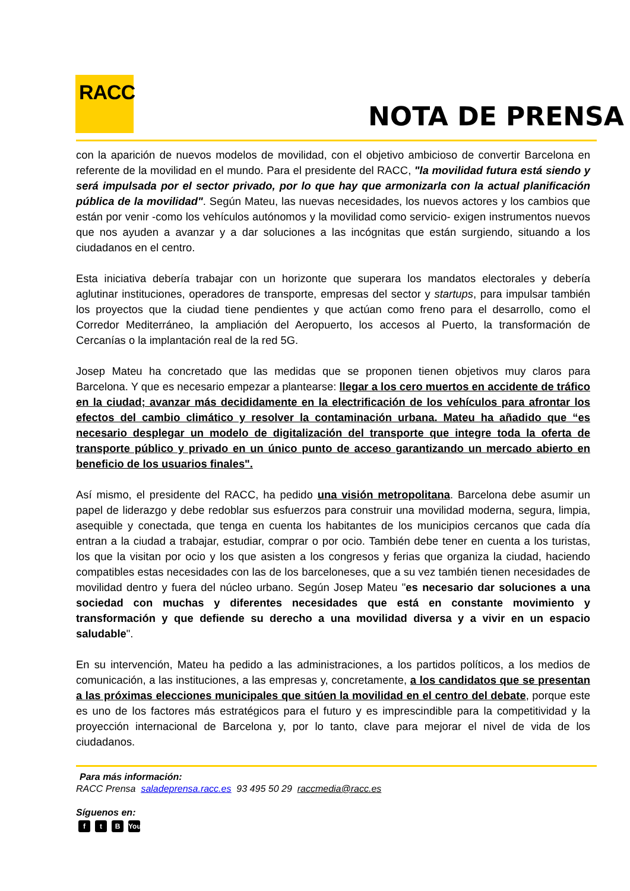RACC
NOTA DE PRENSA
con la aparición de nuevos modelos de movilidad, con el objetivo ambicioso de convertir Barcelona en referente de la movilidad en el mundo. Para el presidente del RACC, "la movilidad futura está siendo y será impulsada por el sector privado, por lo que hay que armonizarla con la actual planificación pública de la movilidad". Según Mateu, las nuevas necesidades, los nuevos actores y los cambios que están por venir -como los vehículos autónomos y la movilidad como servicio- exigen instrumentos nuevos que nos ayuden a avanzar y a dar soluciones a las incógnitas que están surgiendo, situando a los ciudadanos en el centro.
Esta iniciativa debería trabajar con un horizonte que superara los mandatos electorales y debería aglutinar instituciones, operadores de transporte, empresas del sector y startups, para impulsar también los proyectos que la ciudad tiene pendientes y que actúan como freno para el desarrollo, como el Corredor Mediterráneo, la ampliación del Aeropuerto, los accesos al Puerto, la transformación de Cercanías o la implantación real de la red 5G.
Josep Mateu ha concretado que las medidas que se proponen tienen objetivos muy claros para Barcelona. Y que es necesario empezar a plantearse: llegar a los cero muertos en accidente de tráfico en la ciudad; avanzar más decididamente en la electrificación de los vehículos para afrontar los efectos del cambio climático y resolver la contaminación urbana. Mateu ha añadido que “es necesario desplegar un modelo de digitalización del transporte que integre toda la oferta de transporte público y privado en un único punto de acceso garantizando un mercado abierto en beneficio de los usuarios finales".
Así mismo, el presidente del RACC, ha pedido una visión metropolitana. Barcelona debe asumir un papel de liderazgo y debe redoblar sus esfuerzos para construir una movilidad moderna, segura, limpia, asequible y conectada, que tenga en cuenta los habitantes de los municipios cercanos que cada día entran a la ciudad a trabajar, estudiar, comprar o por ocio. También debe tener en cuenta a los turistas, los que la visitan por ocio y los que asisten a los congresos y ferias que organiza la ciudad, haciendo compatibles estas necesidades con las de los barceloneses, que a su vez también tienen necesidades de movilidad dentro y fuera del núcleo urbano. Según Josep Mateu "es necesario dar soluciones a una sociedad con muchas y diferentes necesidades que está en constante movimiento y transformación y que defiende su derecho a una movilidad diversa y a vivir en un espacio saludable".
En su intervención, Mateu ha pedido a las administraciones, a los partidos políticos, a los medios de comunicación, a las instituciones, a las empresas y, concretamente, a los candidatos que se presentan a las próximas elecciones municipales que sitúen la movilidad en el centro del debate, porque este es uno de los factores más estratégicos para el futuro y es imprescindible para la competitividad y la proyección internacional de Barcelona y, por lo tanto, clave para mejorar el nivel de vida de los ciudadanos.
Para más información:
RACC Prensa saladeprensa.racc.es 93 495 50 29 raccmedia@racc.es
Síguenos en:
ft B You